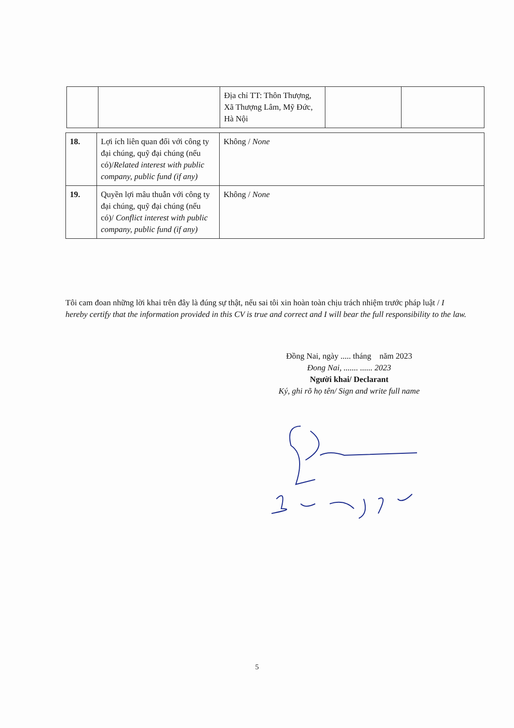| | | Địa chỉ TT: Thôn Thượng, Xã Thượng Lâm, Mỹ Đức, Hà Nội | | |
| 18. | Lợi ích liên quan đối với công ty đại chúng, quỹ đại chúng (nếu có)/ Related interest with public company, public fund (if any) | Không / None |
| 19. | Quyền lợi mâu thuẫn với công ty đại chúng, quỹ đại chúng (nếu có)/ Conflict interest with public company, public fund (if any) | Không / None |
Tôi cam đoan những lời khai trên đây là đúng sự thật, nếu sai tôi xin hoàn toàn chịu trách nhiệm trước pháp luật / I hereby certify that the information provided in this CV is true and correct and I will bear the full responsibility to the law.
Đồng Nai, ngày ..... tháng năm 2023
Đong Nai, ....... ...... 2023
Người khai/ Declarant
Ký, ghi rõ họ tên/ Sign and write full name
5